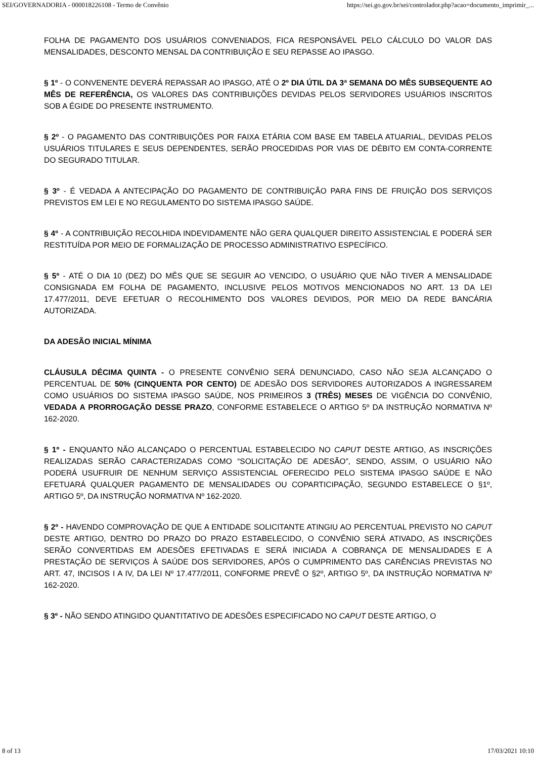SEI/GOVERNADORIA - 000018226108 - Termo de Convênio https://sei.go.gov.br/sei/controlador.php?acao=documento_imprimir_...
FOLHA DE PAGAMENTO DOS USUÁRIOS CONVENIADOS, FICA RESPONSÁVEL PELO CÁLCULO DO VALOR DAS MENSALIDADES, DESCONTO MENSAL DA CONTRIBUIÇÃO E SEU REPASSE AO IPASGO.
§ 1º - O CONVENENTE DEVERÁ REPASSAR AO IPASGO, ATÉ O 2º DIA ÚTIL DA 3ª SEMANA DO MÊS SUBSEQUENTE AO MÊS DE REFERÊNCIA, OS VALORES DAS CONTRIBUIÇÕES DEVIDAS PELOS SERVIDORES USUÁRIOS INSCRITOS SOB A ÉGIDE DO PRESENTE INSTRUMENTO.
§ 2º - O PAGAMENTO DAS CONTRIBUIÇÕES POR FAIXA ETÁRIA COM BASE EM TABELA ATUARIAL, DEVIDAS PELOS USUÁRIOS TITULARES E SEUS DEPENDENTES, SERÃO PROCEDIDAS POR VIAS DE DÉBITO EM CONTA-CORRENTE DO SEGURADO TITULAR.
§ 3º - É VEDADA A ANTECIPAÇÃO DO PAGAMENTO DE CONTRIBUIÇÃO PARA FINS DE FRUIÇÃO DOS SERVIÇOS PREVISTOS EM LEI E NO REGULAMENTO DO SISTEMA IPASGO SAÚDE.
§ 4º - A CONTRIBUIÇÃO RECOLHIDA INDEVIDAMENTE NÃO GERA QUALQUER DIREITO ASSISTENCIAL E PODERÁ SER RESTITUÍDA POR MEIO DE FORMALIZAÇÃO DE PROCESSO ADMINISTRATIVO ESPECÍFICO.
§ 5º - ATÉ O DIA 10 (DEZ) DO MÊS QUE SE SEGUIR AO VENCIDO, O USUÁRIO QUE NÃO TIVER A MENSALIDADE CONSIGNADA EM FOLHA DE PAGAMENTO, INCLUSIVE PELOS MOTIVOS MENCIONADOS NO ART. 13 DA LEI 17.477/2011, DEVE EFETUAR O RECOLHIMENTO DOS VALORES DEVIDOS, POR MEIO DA REDE BANCÁRIA AUTORIZADA.
DA ADESÃO INICIAL MÍNIMA
CLÁUSULA DÉCIMA QUINTA - O PRESENTE CONVÊNIO SERÁ DENUNCIADO, CASO NÃO SEJA ALCANÇADO O PERCENTUAL DE 50% (CINQUENTA POR CENTO) DE ADESÃO DOS SERVIDORES AUTORIZADOS A INGRESSAREM COMO USUÁRIOS DO SISTEMA IPASGO SAÚDE, NOS PRIMEIROS 3 (TRÊS) MESES DE VIGÊNCIA DO CONVÊNIO, VEDADA A PRORROGAÇÃO DESSE PRAZO, CONFORME ESTABELECE O ARTIGO 5º DA INSTRUÇÃO NORMATIVA Nº 162-2020.
§ 1º - ENQUANTO NÃO ALCANÇADO O PERCENTUAL ESTABELECIDO NO CAPUT DESTE ARTIGO, AS INSCRIÇÕES REALIZADAS SERÃO CARACTERIZADAS COMO “SOLICITAÇÃO DE ADESÃO”, SENDO, ASSIM, O USUÁRIO NÃO PODERÁ USUFRUIR DE NENHUM SERVIÇO ASSISTENCIAL OFERECIDO PELO SISTEMA IPASGO SAÚDE E NÃO EFETUARÁ QUALQUER PAGAMENTO DE MENSALIDADES OU COPARTICIPAÇÃO, SEGUNDO ESTABELECE O §1º, ARTIGO 5º, DA INSTRUÇÃO NORMATIVA Nº 162-2020.
§ 2º - HAVENDO COMPROVAÇÃO DE QUE A ENTIDADE SOLICITANTE ATINGIU AO PERCENTUAL PREVISTO NO CAPUT DESTE ARTIGO, DENTRO DO PRAZO DO PRAZO ESTABELECIDO, O CONVÊNIO SERÁ ATIVADO, AS INSCRIÇÕES SERÃO CONVERTIDAS EM ADESÕES EFETIVADAS E SERÁ INICIADA A COBRANÇA DE MENSALIDADES E A PRESTAÇÃO DE SERVIÇOS À SAÚDE DOS SERVIDORES, APÓS O CUMPRIMENTO DAS CARÊNCIAS PREVISTAS NO ART. 47, INCISOS I A IV, DA LEI Nº 17.477/2011, CONFORME PREVÊ O §2º, ARTIGO 5º, DA INSTRUÇÃO NORMATIVA Nº 162-2020.
§ 3º - NÃO SENDO ATINGIDO QUANTITATIVO DE ADESÕES ESPECIFICADO NO CAPUT DESTE ARTIGO, O
8 of 13 17/03/2021 10:10